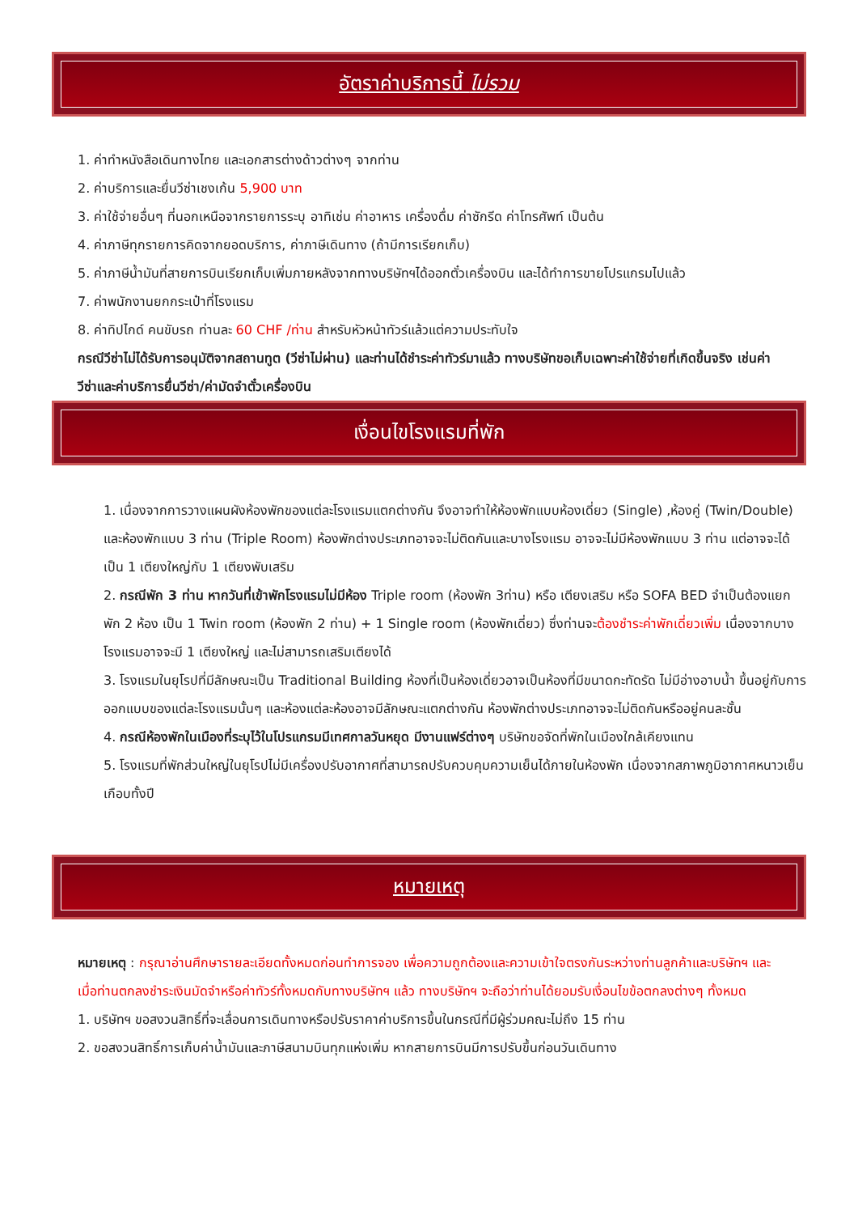อัตราค่าบริการนี้ ไม่รวม
1. ค่าทำหนังสือเดินทางไทย และเอกสารต่างด้าวต่างๆ จากท่าน
2. ค่าบริการและยื่นวีซ่าเชงเก้น 5,900 บาท
3. ค่าใช้จ่ายอื่นๆ ที่นอกเหนือจากรายการระบุ อาทิเช่น ค่าอาหาร เครื่องดื่ม ค่าซักรีด ค่าโทรศัพท์ เป็นต้น
4. ค่าภาษีทุกรายการคิดจากยอดบริการ, ค่าภาษีเดินทาง (ถ้ามีการเรียกเก็บ)
5. ค่าภาษีน้ำมันที่สายการบินเรียกเก็บเพิ่มภายหลังจากทางบริษัทฯได้ออกตั๋วเครื่องบิน และได้ทำการขายโปรแกรมไปแล้ว
7. ค่าพนักงานยกกระเป๋าที่โรงแรม
8. ค่าทิปไกด์ คนขับรถ ท่านละ 60 CHF /ท่าน สำหรับหัวหน้าทัวร์แล้วแต่ความประทับใจ
กรณีวีซ่าไม่ได้รับการอนุมัติจากสถานทูต (วีซ่าไม่ผ่าน) และท่านได้ชำระค่าทัวร์มาแล้ว ทางบริษัทขอเก็บเฉพาะค่าใช้จ่ายที่เกิดขึ้นจริง เช่นค่าวีซ่าและค่าบริการยื่นวีซ่า/ค่ามัดจำตั๋วเครื่องบิน
เงื่อนไขโรงแรมที่พัก
1. เนื่องจากการวางแผนผังห้องพักของแต่ละโรงแรมแตกต่างกัน จึงอาจทำให้ห้องพักแบบห้องเดี่ยว (Single) ,ห้องคู่ (Twin/Double) และห้องพักแบบ 3 ท่าน (Triple Room) ห้องพักต่างประเภทอาจจะไม่ติดกันและบางโรงแรม อาจจะไม่มีห้องพักแบบ 3 ท่าน แต่อาจจะได้เป็น 1 เตียงใหญ่กับ 1 เตียงพับเสริม
2. กรณีพัก 3 ท่าน หากวันที่เข้าพักโรงแรมไม่มีห้อง Triple room (ห้องพัก 3ท่าน) หรือ เตียงเสริม หรือ SOFA BED จำเป็นต้องแยกพัก 2 ห้อง เป็น 1 Twin room (ห้องพัก 2 ท่าน) + 1 Single room (ห้องพักเดี่ยว) ซึ่งท่านจะต้องชำระค่าพักเดี่ยวเพิ่ม เนื่องจากบางโรงแรมอาจจะมี 1 เตียงใหญ่ และไม่สามารถเสริมเตียงได้
3. โรงแรมในยุโรปที่มีลักษณะเป็น Traditional Building ห้องที่เป็นห้องเดี่ยวอาจเป็นห้องที่มีขนาดกะทัดรัด ไม่มีอ่างอาบน้ำ ขึ้นอยู่กับการออกแบบของแต่ละโรงแรมนั้นๆ และห้องแต่ละห้องอาจมีลักษณะแตกต่างกัน ห้องพักต่างประเภทอาจจะไม่ติดกันหรืออยู่คนละชั้น
4. กรณีห้องพักในเมืองที่ระบุไว้ในโปรแกรมมีเทศกาลวันหยุด มีงานแฟร์ต่างๆ บริษัทขอจัดที่พักในเมืองใกล้เคียงแทน
5. โรงแรมที่พักส่วนใหญ่ในยุโรปไม่มีเครื่องปรับอากาศที่สามารถปรับควบคุมความเย็นได้ภายในห้องพัก เนื่องจากสภาพภูมิอากาศหนาวเย็นเกือบทั้งปี
หมายเหตุ
หมายเหตุ : กรุณาอ่านศึกษารายละเอียดทั้งหมดก่อนทำการจอง เพื่อความถูกต้องและความเข้าใจตรงกันระหว่างท่านลูกค้าและบริษัทฯ และเมื่อท่านตกลงชำระเงินมัดจำหรือค่าทัวร์ทั้งหมดกับทางบริษัทฯ แล้ว ทางบริษัทฯ จะถือว่าท่านได้ยอมรับเงื่อนไขข้อตกลงต่างๆ ทั้งหมด
1. บริษัทฯ ขอสงวนสิทธิ์ที่จะเลื่อนการเดินทางหรือปรับราคาค่าบริการขึ้นในกรณีที่มีผู้ร่วมคณะไม่ถึง 15 ท่าน
2. ขอสงวนสิทธิ์การเก็บค่าน้ำมันและภาษีสนามบินทุกแห่งเพิ่ม หากสายการบินมีการปรับขึ้นก่อนวันเดินทาง